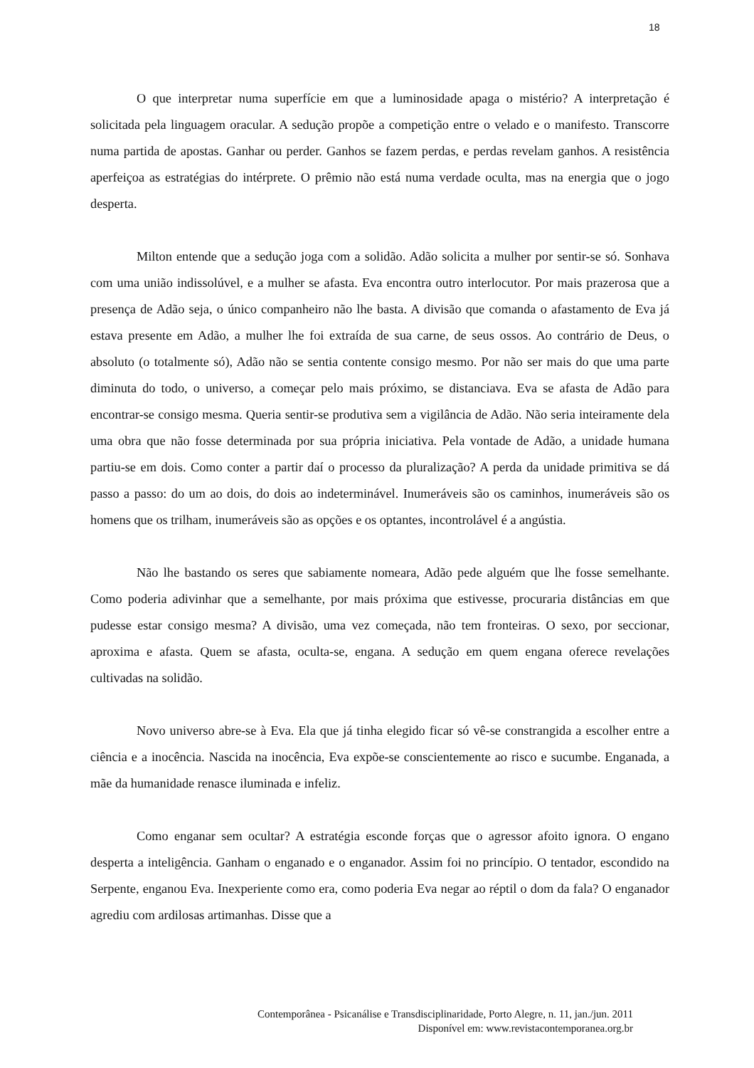18
O que interpretar numa superfície em que a luminosidade apaga o mistério? A interpretação é solicitada pela linguagem oracular. A sedução propõe a competição entre o velado e o manifesto. Transcorre numa partida de apostas. Ganhar ou perder. Ganhos se fazem perdas, e perdas revelam ganhos. A resistência aperfeiçoa as estratégias do intérprete. O prêmio não está numa verdade oculta, mas na energia que o jogo desperta.
Milton entende que a sedução joga com a solidão. Adão solicita a mulher por sentir-se só. Sonhava com uma união indissolúvel, e a mulher se afasta. Eva encontra outro interlocutor. Por mais prazerosa que a presença de Adão seja, o único companheiro não lhe basta. A divisão que comanda o afastamento de Eva já estava presente em Adão, a mulher lhe foi extraída de sua carne, de seus ossos. Ao contrário de Deus, o absoluto (o totalmente só), Adão não se sentia contente consigo mesmo. Por não ser mais do que uma parte diminuta do todo, o universo, a começar pelo mais próximo, se distanciava. Eva se afasta de Adão para encontrar-se consigo mesma. Queria sentir-se produtiva sem a vigilância de Adão. Não seria inteiramente dela uma obra que não fosse determinada por sua própria iniciativa. Pela vontade de Adão, a unidade humana partiu-se em dois. Como conter a partir daí o processo da pluralização? A perda da unidade primitiva se dá passo a passo: do um ao dois, do dois ao indeterminável. Inumeráveis são os caminhos, inumeráveis são os homens que os trilham, inumeráveis são as opções e os optantes, incontrolável é a angústia.
Não lhe bastando os seres que sabiamente nomeara, Adão pede alguém que lhe fosse semelhante. Como poderia adivinhar que a semelhante, por mais próxima que estivesse, procuraria distâncias em que pudesse estar consigo mesma? A divisão, uma vez começada, não tem fronteiras. O sexo, por seccionar, aproxima e afasta. Quem se afasta, oculta-se, engana. A sedução em quem engana oferece revelações cultivadas na solidão.
Novo universo abre-se à Eva. Ela que já tinha elegido ficar só vê-se constrangida a escolher entre a ciência e a inocência. Nascida na inocência, Eva expõe-se conscientemente ao risco e sucumbe. Enganada, a mãe da humanidade renasce iluminada e infeliz.
Como enganar sem ocultar? A estratégia esconde forças que o agressor afoito ignora. O engano desperta a inteligência. Ganham o enganado e o enganador. Assim foi no princípio. O tentador, escondido na Serpente, enganou Eva. Inexperiente como era, como poderia Eva negar ao réptil o dom da fala? O enganador agrediu com ardilosas artimanhas. Disse que a
Contemporânea - Psicanálise e Transdisciplinaridade, Porto Alegre, n. 11, jan./jun. 2011
Disponível em: www.revistacontemporanea.org.br